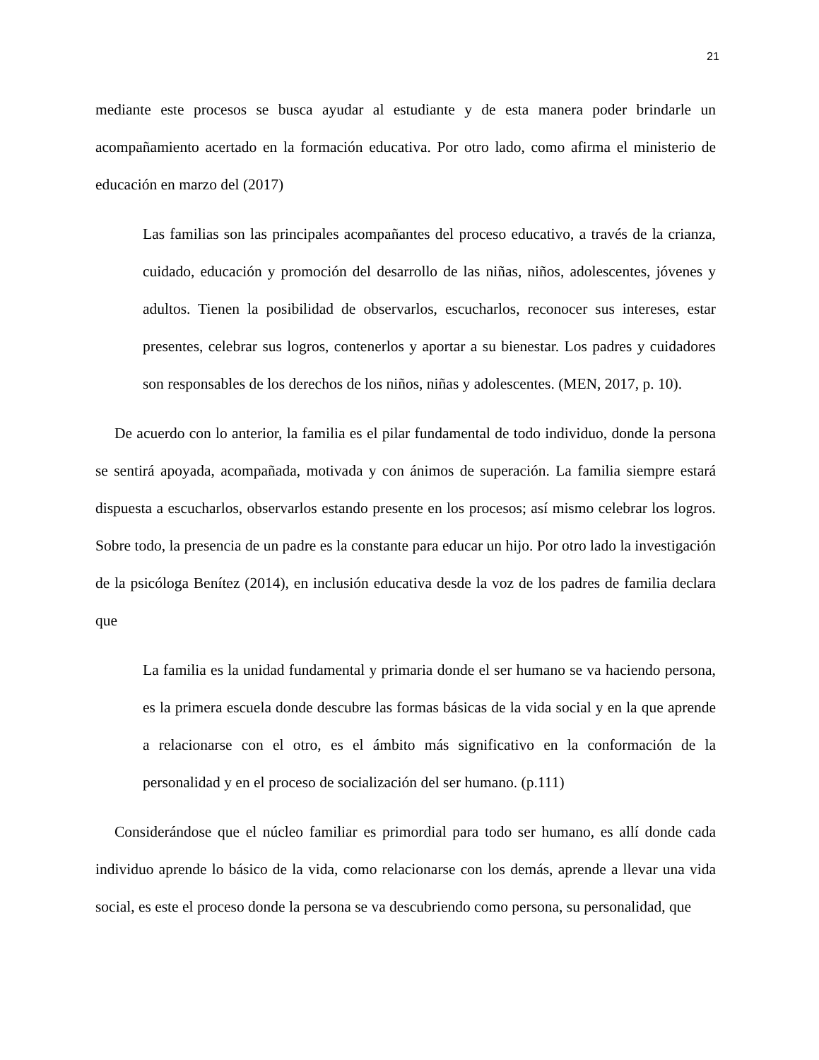21
mediante este procesos se busca ayudar al estudiante y de esta manera poder brindarle un acompañamiento acertado en la formación educativa. Por otro lado, como afirma el ministerio de educación en marzo del (2017)
Las familias son las principales acompañantes del proceso educativo, a través de la crianza, cuidado, educación y promoción del desarrollo de las niñas, niños, adolescentes, jóvenes y adultos. Tienen la posibilidad de observarlos, escucharlos, reconocer sus intereses, estar presentes, celebrar sus logros, contenerlos y aportar a su bienestar. Los padres y cuidadores son responsables de los derechos de los niños, niñas y adolescentes. (MEN, 2017, p. 10).
De acuerdo con lo anterior, la familia es el pilar fundamental de todo individuo, donde la persona se sentirá apoyada, acompañada, motivada y con ánimos de superación. La familia siempre estará dispuesta a escucharlos, observarlos estando presente en los procesos; así mismo celebrar los logros. Sobre todo, la presencia de un padre es la constante para educar un hijo. Por otro lado la investigación de la psicóloga Benítez (2014), en inclusión educativa desde la voz de los padres de familia declara que
La familia es la unidad fundamental y primaria donde el ser humano se va haciendo persona, es la primera escuela donde descubre las formas básicas de la vida social y en la que aprende a relacionarse con el otro, es el ámbito más significativo en la conformación de la personalidad y en el proceso de socialización del ser humano. (p.111)
Considerándose que el núcleo familiar es primordial para todo ser humano, es allí donde cada individuo aprende lo básico de la vida, como relacionarse con los demás, aprende a llevar una vida social, es este el proceso donde la persona se va descubriendo como persona, su personalidad, que